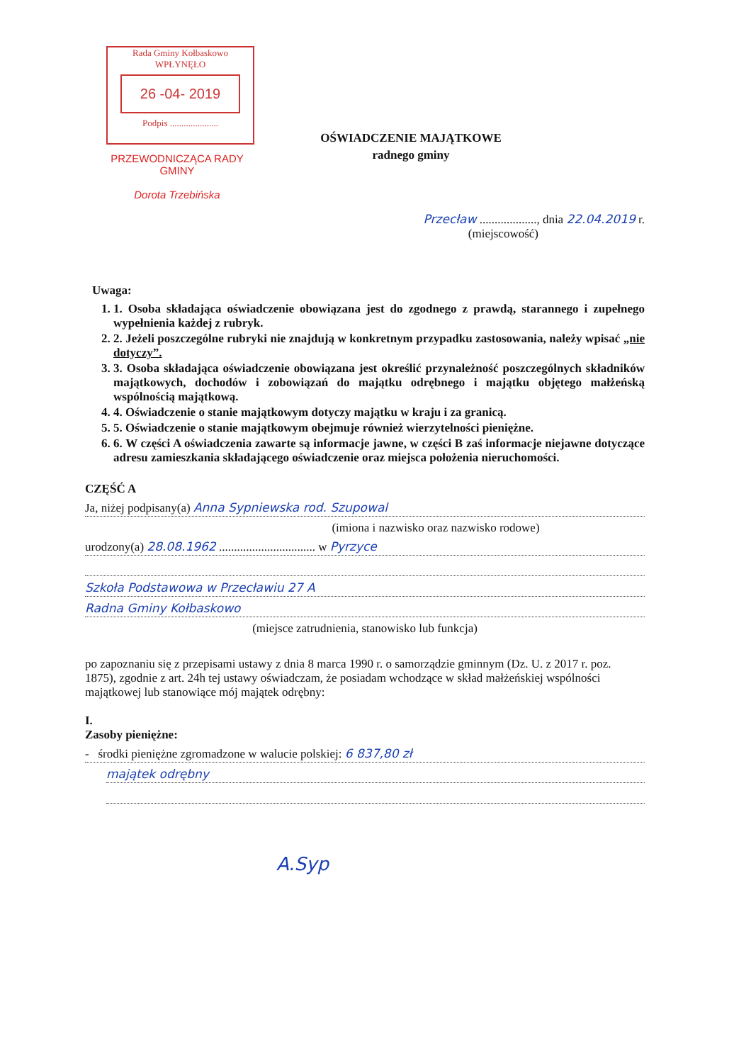Rada Gminy Kołbaskowo
WPŁYNĘŁO
26 -04- 2019
Podpis .....................
PRZEWODNICZĄCA RADY GMINY
Dorota Trzebińska
OŚWIADCZENIE MAJĄTKOWE
radnego gminy
Przecław ..................., dnia 22.04.2019 r.
(miejscowość)
Uwaga:
1. 1. Osoba składająca oświadczenie obowiązana jest do zgodnego z prawdą, starannego i zupełnego wypełnienia każdej z rubryk.
2. 2. Jeżeli poszczególne rubryki nie znajdują w konkretnym przypadku zastosowania, należy wpisać „nie dotyczy”.
3. 3. Osoba składająca oświadczenie obowiązana jest określić przynależność poszczególnych składników majątkowych, dochodów i zobowiązań do majątku odrębnego i majątku objętego małżeńską wspólnością majątkową.
4. 4. Oświadczenie o stanie majątkowym dotyczy majątku w kraju i za granicą.
5. 5. Oświadczenie o stanie majątkowym obejmuje również wierzytelności pieniężne.
6. 6. W części A oświadczenia zawarte są informacje jawne, w części B zaś informacje niejawne dotyczące adresu zamieszkania składającego oświadczenie oraz miejsca położenia nieruchomości.
CZĘŚĆ A
Ja, niżej podpisany(a) Anna Sypniewska rod. Szupowal
(imiona i nazwisko oraz nazwisko rodowe)
urodzony(a) 28.08.1962 ................................ w Pyrzyce
Szkoła Podstawowa w Przecławiu 27 A
Radna Gminy Kołbaskowo
(miejsce zatrudnienia, stanowisko lub funkcja)
po zapoznaniu się z przepisami ustawy z dnia 8 marca 1990 r. o samorządzie gminnym (Dz. U. z 2017 r. poz. 1875), zgodnie z art. 24h tej ustawy oświadczam, że posiadam wchodzące w skład małżeńskiej wspólności majątkowej lub stanowiące mój majątek odrębny:
I.
Zasoby pieniężne:
- środki pieniężne zgromadzone w walucie polskiej: 6 837,80 zł
majątek odrębny
A.Syp